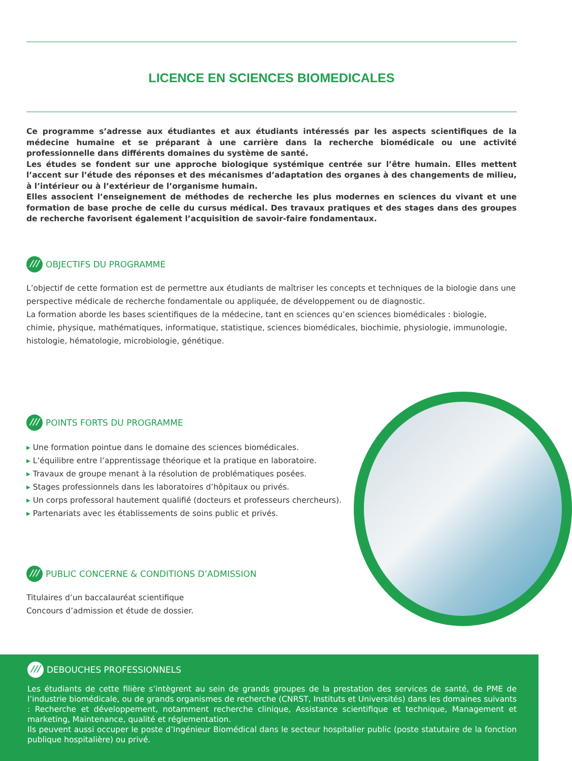LICENCE EN SCIENCES BIOMEDICALES
Ce programme s’adresse aux étudiantes et aux étudiants intéressés par les aspects scientifiques de la médecine humaine et se préparant à une carrière dans la recherche biomédicale ou une activité professionnelle dans différents domaines du système de santé.
Les études se fondent sur une approche biologique systémique centrée sur l’être humain. Elles mettent l’accent sur l’étude des réponses et des mécanismes d’adaptation des organes à des changements de milieu, à l’intérieur ou à l’extérieur de l’organisme humain.
Elles associent l’enseignement de méthodes de recherche les plus modernes en sciences du vivant et une formation de base proche de celle du cursus médical. Des travaux pratiques et des stages dans des groupes de recherche favorisent également l’acquisition de savoir-faire fondamentaux.
OBJECTIFS DU PROGRAMME
L’objectif de cette formation est de permettre aux étudiants de maîtriser les concepts et techniques de la biologie dans une perspective médicale de recherche fondamentale ou appliquée, de développement ou de diagnostic.
La formation aborde les bases scientifiques de la médecine, tant en sciences qu’en sciences biomédicales : biologie, chimie, physique, mathématiques, informatique, statistique, sciences biomédicales, biochimie, physiologie, immunologie, histologie, hématologie, microbiologie, génétique.
POINTS FORTS DU PROGRAMME
Une formation pointue dans le domaine des sciences biomédicales.
L’équilibre entre l’apprentissage théorique et la pratique en laboratoire.
Travaux de groupe menant à la résolution de problématiques posées.
Stages professionnels dans les laboratoires d’hôpitaux ou privés.
Un corps professoral hautement qualifié (docteurs et professeurs chercheurs).
Partenariats avec les établissements de soins public et privés.
PUBLIC CONCERNE & CONDITIONS D’ADMISSION
Titulaires d’un baccalauréat scientifique
Concours d’admission et étude de dossier.
DEBOUCHES PROFESSIONNELS
Les étudiants de cette filière s’intègrent au sein de grands groupes de la prestation des services de santé, de PME de l’industrie biomédicale, ou de grands organismes de recherche (CNRST, Instituts et Universités) dans les domaines suivants : Recherche et développement, notamment recherche clinique, Assistance scientifique et technique, Management et marketing, Maintenance, qualité et réglementation.
Ils peuvent aussi occuper le poste d’Ingénieur Biomédical dans le secteur hospitalier public (poste statutaire de la fonction publique hospitalière) ou privé.